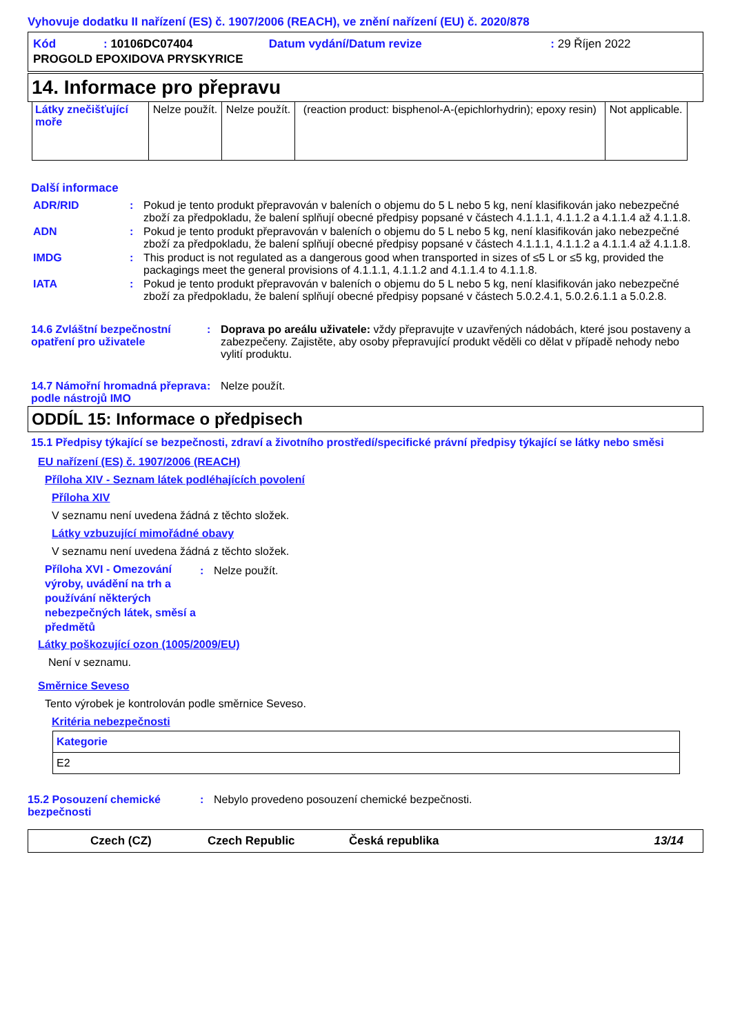Vyhovuje dodatku II nařízení (ES) č. 1907/2006 (REACH), ve znění nařízení (EU) č. 2020/878
| Kód | : 10106DC07404 | Datum vydání/Datum revize | : 29 Říjen 2022 |
| PROGOLD EPOXIDOVA PRYSKYRICE | | | |
14. Informace pro přepravu
| Látky znečišťující moře | Nelze použít. | Nelze použít. | (reaction product: bisphenol-A-(epichlorhydrin); epoxy resin) | Not applicable. |
Další informace
ADR/RID : Pokud je tento produkt přepravován v baleních o objemu do 5 L nebo 5 kg, není klasifikován jako nebezpečné zboží za předpokladu, že balení splňují obecné předpisy popsané v částech 4.1.1.1, 4.1.1.2 a 4.1.1.4 až 4.1.1.8.
ADN : Pokud je tento produkt přepravován v baleních o objemu do 5 L nebo 5 kg, není klasifikován jako nebezpečné zboží za předpokladu, že balení splňují obecné předpisy popsané v částech 4.1.1.1, 4.1.1.2 a 4.1.1.4 až 4.1.1.8.
IMDG : This product is not regulated as a dangerous good when transported in sizes of ≤5 L or ≤5 kg, provided the packagings meet the general provisions of 4.1.1.1, 4.1.1.2 and 4.1.1.4 to 4.1.1.8.
IATA : Pokud je tento produkt přepravován v baleních o objemu do 5 L nebo 5 kg, není klasifikován jako nebezpečné zboží za předpokladu, že balení splňují obecné předpisy popsané v částech 5.0.2.4.1, 5.0.2.6.1.1 a 5.0.2.8.
14.6 Zvláštní bezpečnostní opatření pro uživatele
: Doprava po areálu uživatele: vždy přepravujte v uzavřených nádobách, které jsou postaveny a zabezpečeny. Zajistěte, aby osoby přepravující produkt věděli co dělat v případě nehody nebo vylití produktu.
14.7 Námořní hromadná přeprava podle nástrojů IMO
: Nelze použít.
ODDÍL 15: Informace o předpisech
15.1 Předpisy týkající se bezpečnosti, zdraví a životního prostředí/specifické právní předpisy týkající se látky nebo směsi
EU nařízení (ES) č. 1907/2006 (REACH)
Příloha XIV - Seznam látek podléhajících povolení
Příloha XIV
V seznamu není uvedena žádná z těchto složek.
Látky vzbuzující mimořádné obavy
V seznamu není uvedena žádná z těchto složek.
Příloha XVI - Omezování výroby, uvádění na trh a používání některých nebezpečných látek, směsí a předmětů
: Nelze použít.
Látky poškozující ozon (1005/2009/EU)
Není v seznamu.
Směrnice Seveso
Tento výrobek je kontrolován podle směrnice Seveso.
Kritéria nebezpečnosti
| Kategorie |
| E2 |
15.2 Posouzení chemické bezpečnosti
: Nebylo provedeno posouzení chemické bezpečnosti.
Czech (CZ) Czech Republic Česká republika 13/14